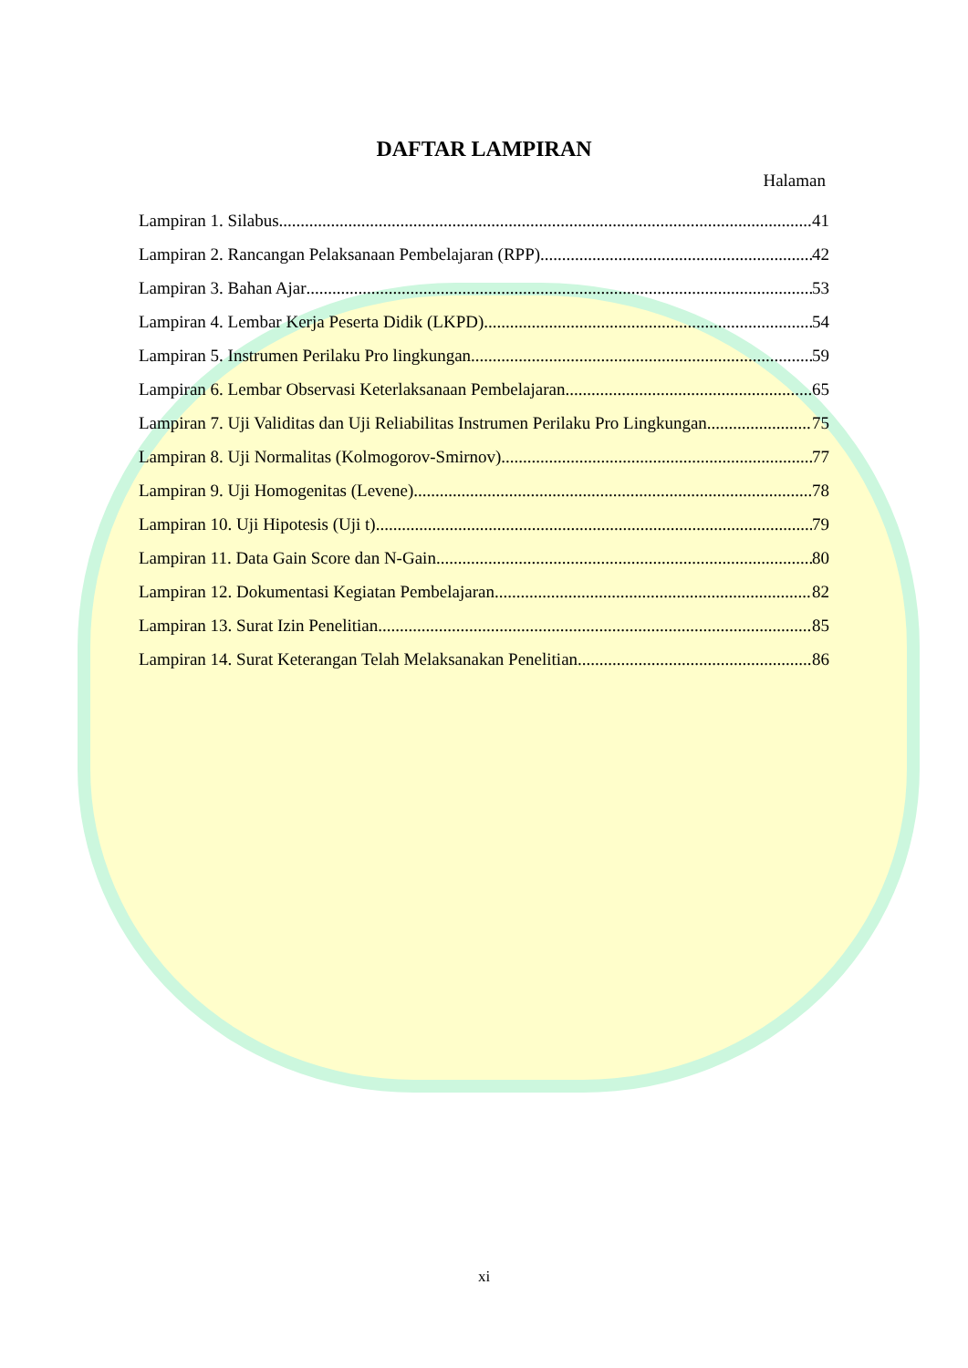DAFTAR LAMPIRAN
Halaman
Lampiran 1. Silabus 41
Lampiran 2. Rancangan Pelaksanaan Pembelajaran (RPP) 42
Lampiran 3. Bahan Ajar 53
Lampiran 4. Lembar Kerja Peserta Didik (LKPD) 54
Lampiran 5. Instrumen Perilaku Pro lingkungan 59
Lampiran 6. Lembar Observasi Keterlaksanaan Pembelajaran 65
Lampiran 7. Uji Validitas dan Uji Reliabilitas Instrumen Perilaku Pro Lingkungan 75
Lampiran 8. Uji Normalitas (Kolmogorov-Smirnov) 77
Lampiran 9. Uji Homogenitas (Levene) 78
Lampiran 10. Uji Hipotesis (Uji t) 79
Lampiran 11. Data Gain Score dan N-Gain 80
Lampiran 12. Dokumentasi Kegiatan Pembelajaran 82
Lampiran 13. Surat Izin Penelitian 85
Lampiran 14. Surat Keterangan Telah Melaksanakan Penelitian 86
xi